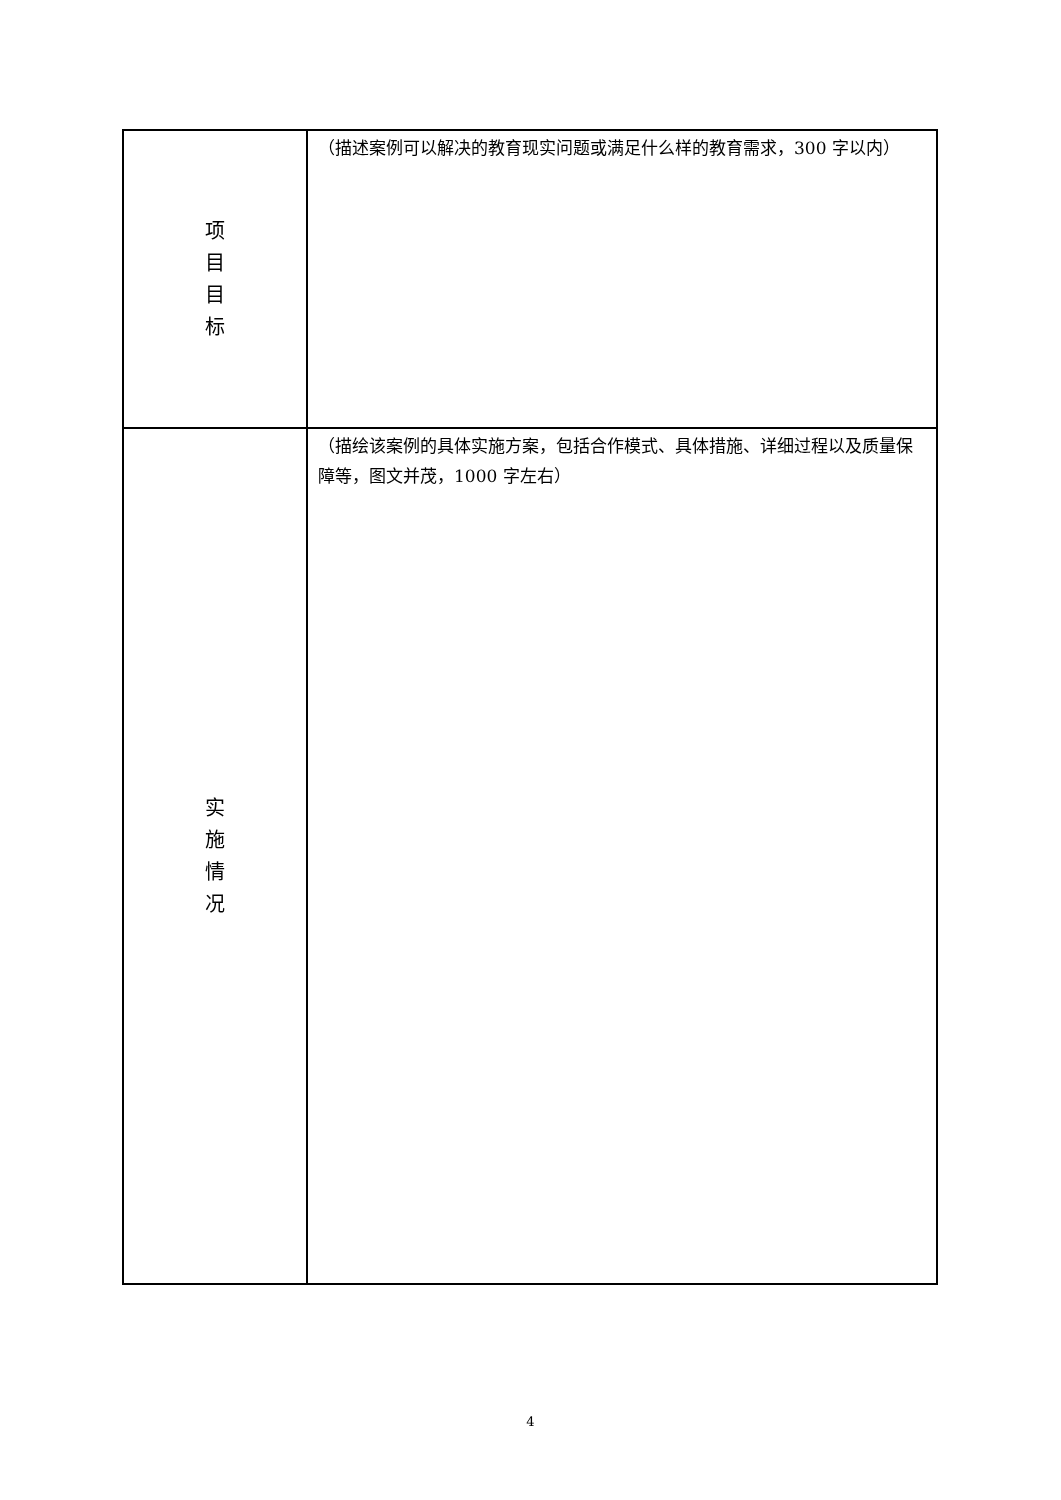| 项 目 目 标 | （描述案例可以解决的教育现实问题或满足什么样的教育需求，300 字以内） |
| 实 施 情 况 | （描绘该案例的具体实施方案，包括合作模式、具体措施、详细过程以及质量保障等，图文并茂，1000 字左右） |
4